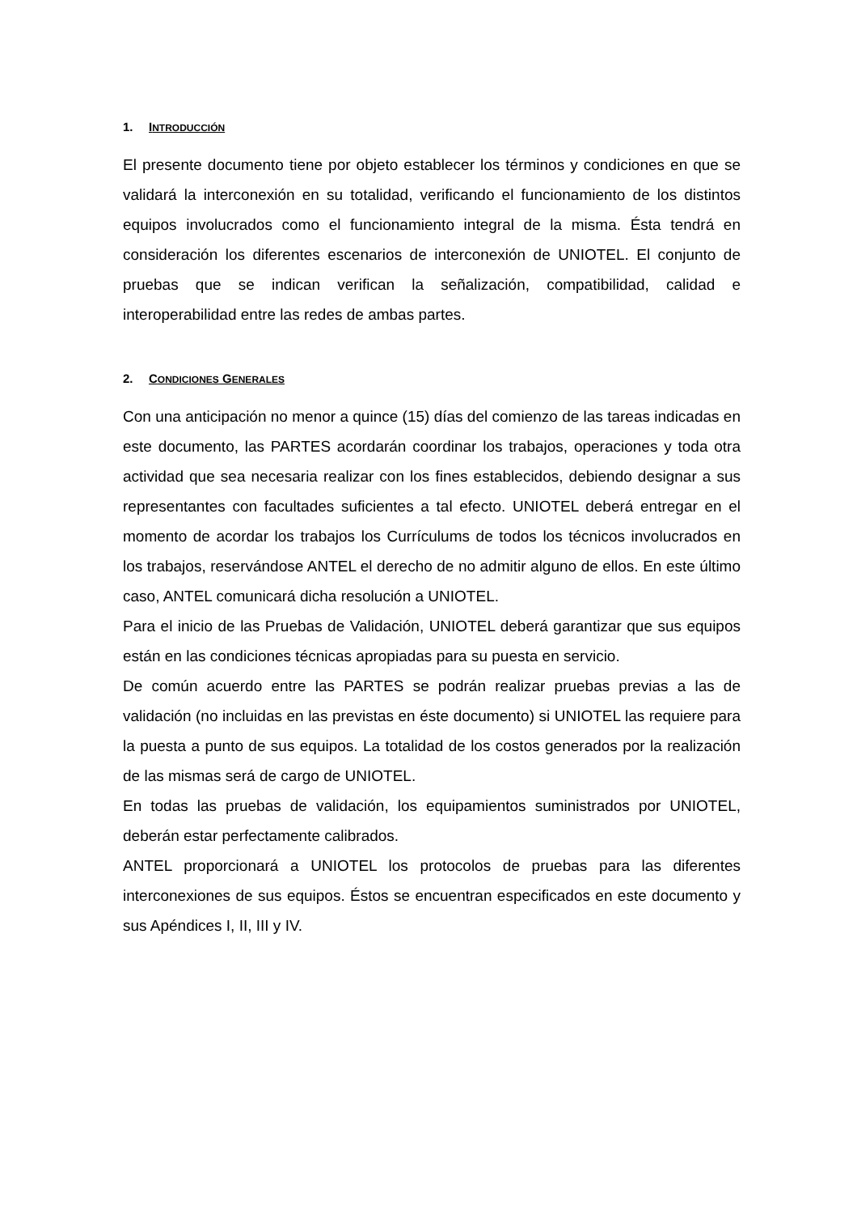1. INTRODUCCIÓN
El presente documento tiene por objeto establecer los términos y condiciones en que se validará la interconexión en su totalidad, verificando el funcionamiento de los distintos equipos involucrados como el funcionamiento integral de la misma. Ésta tendrá en consideración los diferentes escenarios de interconexión de UNIOTEL. El conjunto de pruebas que se indican verifican la señalización, compatibilidad, calidad e interoperabilidad entre las redes de ambas partes.
2. CONDICIONES GENERALES
Con una anticipación no menor a quince (15) días del comienzo de las tareas indicadas en este documento, las PARTES acordarán coordinar los trabajos, operaciones y toda otra actividad que sea necesaria realizar con los fines establecidos, debiendo designar a sus representantes con facultades suficientes a tal efecto. UNIOTEL deberá entregar en el momento de acordar los trabajos los Currículums de todos los técnicos involucrados en los trabajos, reservándose ANTEL el derecho de no admitir alguno de ellos. En este último caso, ANTEL comunicará dicha resolución a UNIOTEL.
Para el inicio de las Pruebas de Validación, UNIOTEL deberá garantizar que sus equipos están en las condiciones técnicas apropiadas para su puesta en servicio.
De común acuerdo entre las PARTES se podrán realizar pruebas previas a las de validación (no incluidas en las previstas en éste documento) si UNIOTEL las requiere para la puesta a punto de sus equipos. La totalidad de los costos generados por la realización de las mismas será de cargo de UNIOTEL.
En todas las pruebas de validación, los equipamientos suministrados por UNIOTEL, deberán estar perfectamente calibrados.
ANTEL proporcionará a UNIOTEL los protocolos de pruebas para las diferentes interconexiones de sus equipos. Éstos se encuentran especificados en este documento y sus Apéndices I, II, III y IV.